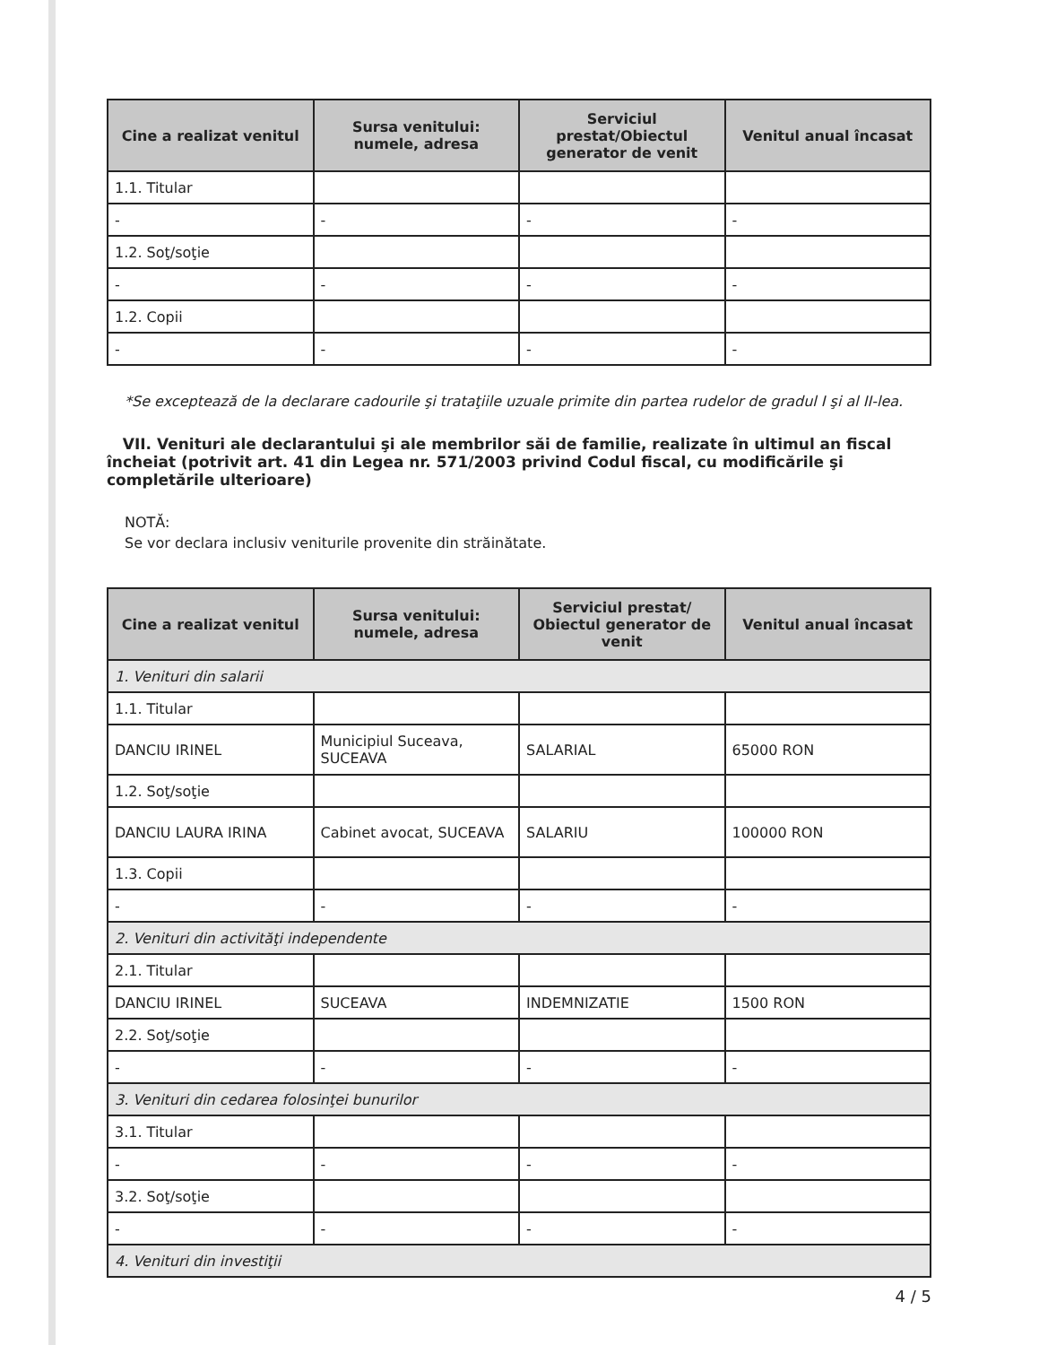| Cine a realizat venitul | Sursa venitului: numele, adresa | Serviciul prestat/Obiectul generator de venit | Venitul anual încasat |
| --- | --- | --- | --- |
| 1.1. Titular | | | |
| - | - | - | - |
| 1.2. Soţ/soţie | | | |
| - | - | - | - |
| 1.2. Copii | | | |
| - | - | - | - |
*Se exceptează de la declarare cadourile şi trataţiile uzuale primite din partea rudelor de gradul I şi al II-lea.
VII. Venituri ale declarantului şi ale membrilor săi de familie, realizate în ultimul an fiscal încheiat (potrivit art. 41 din Legea nr. 571/2003 privind Codul fiscal, cu modificările şi completările ulterioare)
NOTĂ:
Se vor declara inclusiv veniturile provenite din străinătate.
| Cine a realizat venitul | Sursa venitului: numele, adresa | Serviciul prestat/ Obiectul generator de venit | Venitul anual încasat |
| --- | --- | --- | --- |
| 1. Venituri din salarii | | | |
| 1.1. Titular | | | |
| DANCIU IRINEL | Municipiul Suceava, SUCEAVA | SALARIAL | 65000 RON |
| 1.2. Soţ/soţie | | | |
| DANCIU LAURA IRINA | Cabinet avocat, SUCEAVA | SALARIU | 100000 RON |
| 1.3. Copii | | | |
| - | - | - | - |
| 2. Venituri din activităţi independente | | | |
| 2.1. Titular | | | |
| DANCIU IRINEL | SUCEAVA | INDEMNIZATIE | 1500 RON |
| 2.2. Soţ/soţie | | | |
| - | - | - | - |
| 3. Venituri din cedarea folosinţei bunurilor | | | |
| 3.1. Titular | | | |
| - | - | - | - |
| 3.2. Soţ/soţie | | | |
| - | - | - | - |
| 4. Venituri din investiţii | | | |
4 / 5